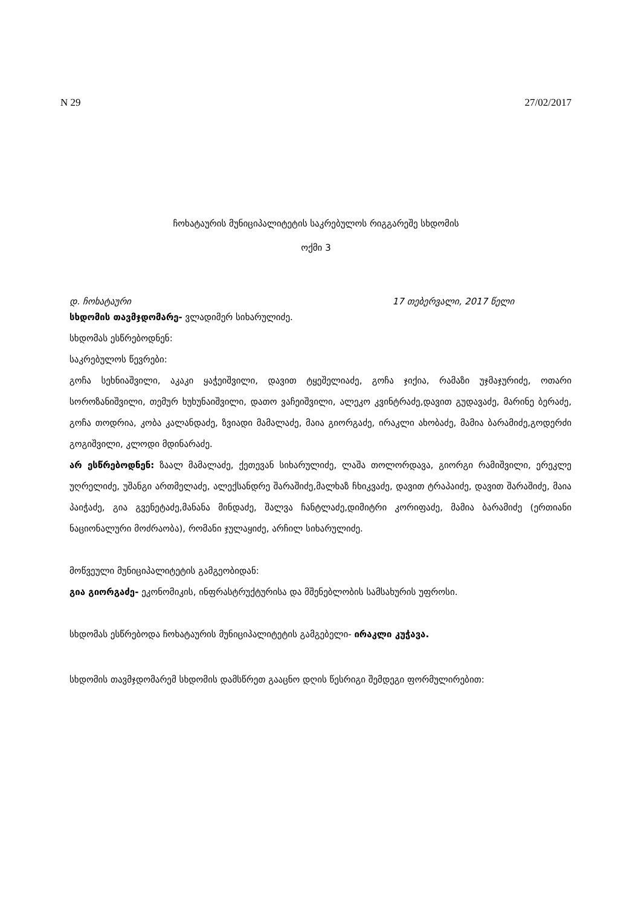N 29 27/02/2017
ჩოხატაურის მუნიციპალიტეტის საკრებულოს რიგგარეშე სხდომის
ოქმი 3
დ. ჩოხატაური 17 თებერვალი, 2017 წელი
სხდომის თავმჯდომარე- ვლადიმერ სიხარულიძე.
სხდომას ესწრებოდნენ:
საკრებულოს წევრები:
გოჩა სეხნიაშვილი, აკაკი ყაჭეიშვილი, დავით ტყეშელიაძე, გოჩა ჯიქია, რამაზი უჯმაჯურიძე, ოთარი სოროზანიშვილი, თემურ ხუხუნაიშვილი, დათო ვაჩეიშვილი, ალეკო კვინტრაძე,დავით გუდავაძე, მარინე ბერაძე, გოჩა თოდრია, კობა კალანდაძე, ზვიადი მამალაძე, მაია გიორგაძე, ირაკლი ახობაძე, მამია ბარამიძე,გოდერძი გოგიშვილი, კლოდი მდინარაძე.
არ ესწრებოდნენ: ზაალ მამალაძე, ქეთევან სიხარულიძე, ლაშა თოლორდავა, გიორგი რამიშვილი, ერეკლე უღრელიძე, უშანგი ართმელაძე, ალექსანდრე შარაშიძე,მალხაზ ჩხიკვაძე, დავით ტრაპაიძე, დავით შარაშიძე, მაია პაიჭაძე, გია გვენეტაძე,მანანა მინდაძე, შალვა ჩანტლაძე,დიმიტრი კორიფაძე, მამია ბარამიძე (ერთიანი ნაციონალური მოძრაობა), რომანი ჯულაყიძე, არჩილ სიხარულიძე.
მოწვეული მუნიციპალიტეტის გამგეობიდან:
გია გიორგაძე- ეკონომიკის, ინფრასტრუქტურისა და მშენებლობის სამსახურის უფროსი.
სხდომას ესწრებოდა ჩოხატაურის მუნიციპალიტეტის გამგებელი- ირაკლი კუჭავა.
სხდომის თავმჯდომარემ სხდომის დამსწრეთ გააცნო დღის წესრიგი შემდეგი ფორმულირებით: